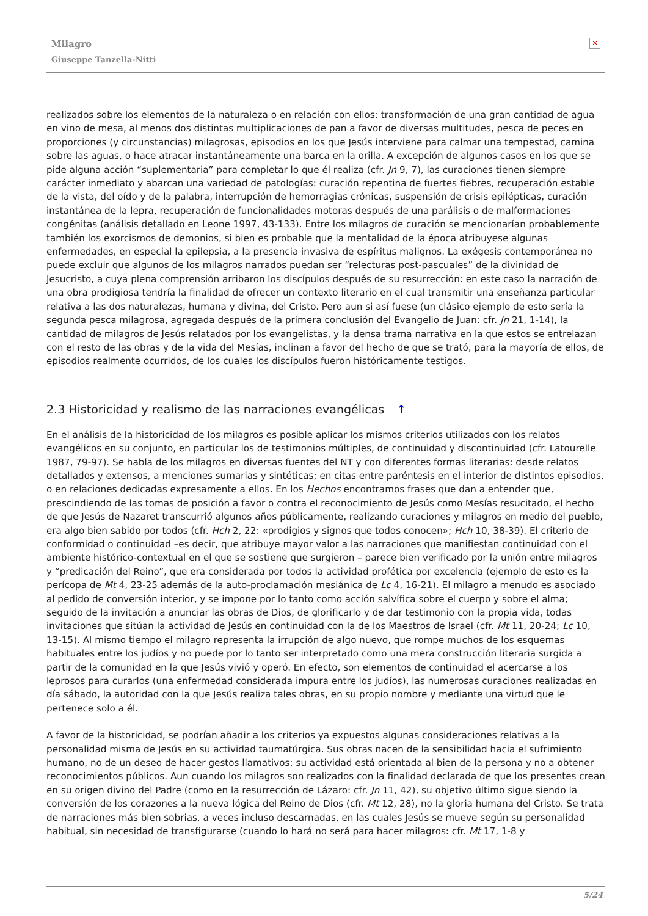Milagro
Giuseppe Tanzella-Nitti
✕
realizados sobre los elementos de la naturaleza o en relación con ellos: transformación de una gran cantidad de agua en vino de mesa, al menos dos distintas multiplicaciones de pan a favor de diversas multitudes, pesca de peces en proporciones (y circunstancias) milagrosas, episodios en los que Jesús interviene para calmar una tempestad, camina sobre las aguas, o hace atracar instantáneamente una barca en la orilla. A excepción de algunos casos en los que se pide alguna acción “suplementaria” para completar lo que él realiza (cfr. Jn 9, 7), las curaciones tienen siempre carácter inmediato y abarcan una variedad de patologías: curación repentina de fuertes fiebres, recuperación estable de la vista, del oído y de la palabra, interrupción de hemorragias crónicas, suspensión de crisis epilépticas, curación instantánea de la lepra, recuperación de funcionalidades motoras después de una parálisis o de malformaciones congénitas (análisis detallado en Leone 1997, 43-133). Entre los milagros de curación se mencionarían probablemente también los exorcismos de demonios, si bien es probable que la mentalidad de la época atribuyese algunas enfermedades, en especial la epilepsia, a la presencia invasiva de espíritus malignos. La exégesis contemporánea no puede excluir que algunos de los milagros narrados puedan ser “relecturas post-pascuales” de la divinidad de Jesucristo, a cuya plena comprensión arribaron los discípulos después de su resurrección: en este caso la narración de una obra prodigiosa tendría la finalidad de ofrecer un contexto literario en el cual transmitir una enseñanza particular relativa a las dos naturalezas, humana y divina, del Cristo. Pero aun si así fuese (un clásico ejemplo de esto sería la segunda pesca milagrosa, agregada después de la primera conclusión del Evangelio de Juan: cfr. Jn 21, 1-14), la cantidad de milagros de Jesús relatados por los evangelistas, y la densa trama narrativa en la que estos se entrelazan con el resto de las obras y de la vida del Mesías, inclinan a favor del hecho de que se trató, para la mayoría de ellos, de episodios realmente ocurridos, de los cuales los discípulos fueron históricamente testigos.
2.3 Historicidad y realismo de las narraciones evangélicas ↑
En el análisis de la historicidad de los milagros es posible aplicar los mismos criterios utilizados con los relatos evangélicos en su conjunto, en particular los de testimonios múltiples, de continuidad y discontinuidad (cfr. Latourelle 1987, 79-97). Se habla de los milagros en diversas fuentes del NT y con diferentes formas literarias: desde relatos detallados y extensos, a menciones sumarias y sintéticas; en citas entre paréntesis en el interior de distintos episodios, o en relaciones dedicadas expresamente a ellos. En los Hechos encontramos frases que dan a entender que, prescindiendo de las tomas de posición a favor o contra el reconocimiento de Jesús como Mesías resucitado, el hecho de que Jesús de Nazaret transcurrió algunos años públicamente, realizando curaciones y milagros en medio del pueblo, era algo bien sabido por todos (cfr. Hch 2, 22: «prodigios y signos que todos conocen»; Hch 10, 38-39). El criterio de conformidad o continuidad –es decir, que atribuye mayor valor a las narraciones que manifiestan continuidad con el ambiente histórico-contextual en el que se sostiene que surgieron – parece bien verificado por la unión entre milagros y “predicación del Reino”, que era considerada por todos la actividad profética por excelencia (ejemplo de esto es la perícopa de Mt 4, 23-25 además de la auto-proclamación mesiánica de Lc 4, 16-21). El milagro a menudo es asociado al pedido de conversión interior, y se impone por lo tanto como acción salvífica sobre el cuerpo y sobre el alma; seguido de la invitación a anunciar las obras de Dios, de glorificarlo y de dar testimonio con la propia vida, todas invitaciones que sitúan la actividad de Jesús en continuidad con la de los Maestros de Israel (cfr. Mt 11, 20-24; Lc 10, 13-15). Al mismo tiempo el milagro representa la irrupción de algo nuevo, que rompe muchos de los esquemas habituales entre los judíos y no puede por lo tanto ser interpretado como una mera construcción literaria surgida a partir de la comunidad en la que Jesús vivió y operó. En efecto, son elementos de continuidad el acercarse a los leprosos para curarlos (una enfermedad considerada impura entre los judíos), las numerosas curaciones realizadas en día sábado, la autoridad con la que Jesús realiza tales obras, en su propio nombre y mediante una virtud que le pertenece solo a él.
A favor de la historicidad, se podrían añadir a los criterios ya expuestos algunas consideraciones relativas a la personalidad misma de Jesús en su actividad taumatúrgica. Sus obras nacen de la sensibilidad hacia el sufrimiento humano, no de un deseo de hacer gestos llamativos: su actividad está orientada al bien de la persona y no a obtener reconocimientos públicos. Aun cuando los milagros son realizados con la finalidad declarada de que los presentes crean en su origen divino del Padre (como en la resurrección de Lázaro: cfr. Jn 11, 42), su objetivo último sigue siendo la conversión de los corazones a la nueva lógica del Reino de Dios (cfr. Mt 12, 28), no la gloria humana del Cristo. Se trata de narraciones más bien sobrias, a veces incluso descarnadas, en las cuales Jesús se mueve según su personalidad habitual, sin necesidad de transfigurarse (cuando lo hará no será para hacer milagros: cfr. Mt 17, 1-8 y
5/24